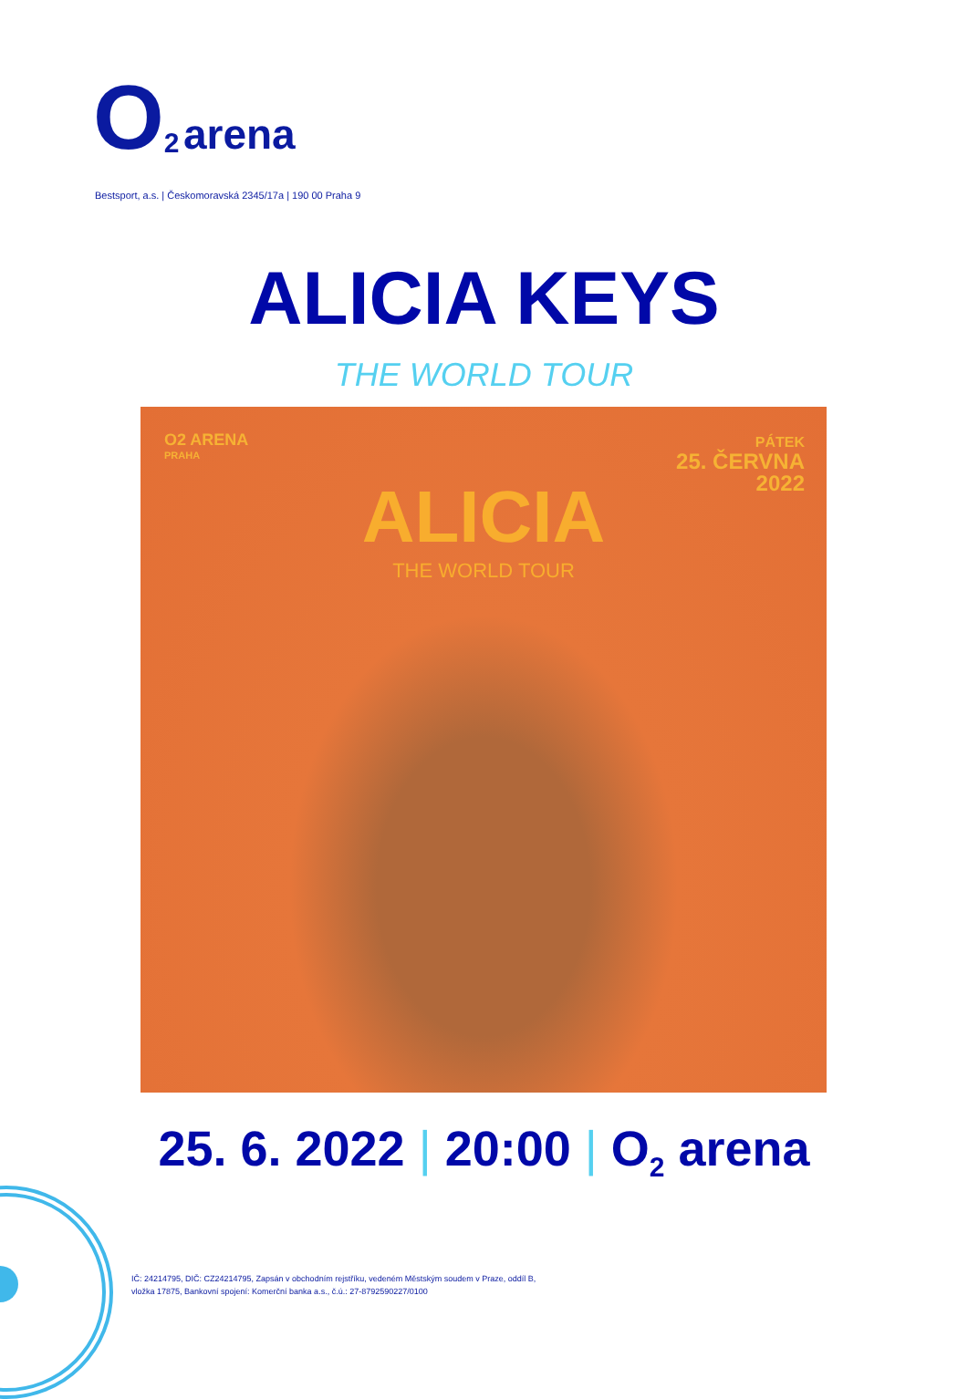O<sub>2</sub> arena
Bestsport, a.s. | Českomoravská 2345/17a | 190 00 Praha 9
ALICIA KEYS
THE WORLD TOUR
O2 ARENA
PRAHA
PÁTEK
25. ČERVNA
2022
ALICIA
THE WORLD TOUR
25. 6. 2022 | 20:00 | O<sub>2</sub> arena
IČ: 24214795, DIČ: CZ24214795, Zapsán v obchodním rejstříku, vedeném Městským soudem v Praze, oddíl B,
vložka 17875, Bankovní spojení: Komerční banka a.s., č.ú.: 27-8792590227/0100